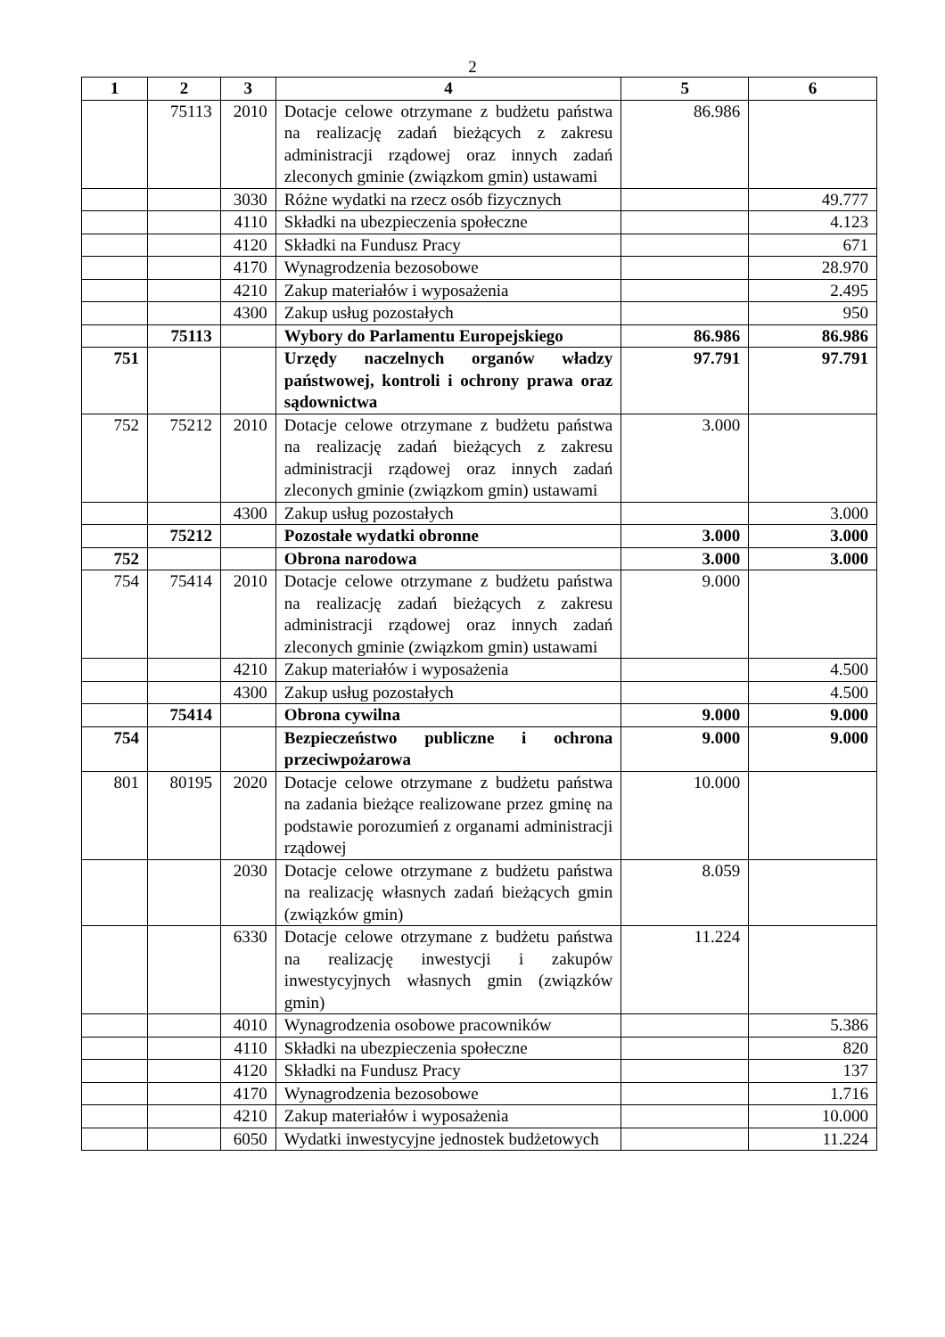2
| 1 | 2 | 3 | 4 | 5 | 6 |
| --- | --- | --- | --- | --- | --- |
| | 75113 | 2010 | Dotacje celowe otrzymane z budżetu państwa na realizację zadań bieżących z zakresu administracji rządowej oraz innych zadań zleconych gminie (związkom gmin) ustawami | 86.986 | |
| | | 3030 | Różne wydatki na rzecz osób fizycznych | | 49.777 |
| | | 4110 | Składki na ubezpieczenia społeczne | | 4.123 |
| | | 4120 | Składki na Fundusz Pracy | | 671 |
| | | 4170 | Wynagrodzenia bezosobowe | | 28.970 |
| | | 4210 | Zakup materiałów i wyposażenia | | 2.495 |
| | | 4300 | Zakup usług pozostałych | | 950 |
| | 75113 | | Wybory do Parlamentu Europejskiego | 86.986 | 86.986 |
| 751 | | | Urzędy naczelnych organów władzy państwowej, kontroli i ochrony prawa oraz sądownictwa | 97.791 | 97.791 |
| 752 | 75212 | 2010 | Dotacje celowe otrzymane z budżetu państwa na realizację zadań bieżących z zakresu administracji rządowej oraz innych zadań zleconych gminie (związkom gmin) ustawami | 3.000 | |
| | | 4300 | Zakup usług pozostałych | | 3.000 |
| | 75212 | | Pozostałe wydatki obronne | 3.000 | 3.000 |
| 752 | | | Obrona narodowa | 3.000 | 3.000 |
| 754 | 75414 | 2010 | Dotacje celowe otrzymane z budżetu państwa na realizację zadań bieżących z zakresu administracji rządowej oraz innych zadań zleconych gminie (związkom gmin) ustawami | 9.000 | |
| | | 4210 | Zakup materiałów i wyposażenia | | 4.500 |
| | | 4300 | Zakup usług pozostałych | | 4.500 |
| | 75414 | | Obrona cywilna | 9.000 | 9.000 |
| 754 | | | Bezpieczeństwo publiczne i ochrona przeciwpożarowa | 9.000 | 9.000 |
| 801 | 80195 | 2020 | Dotacje celowe otrzymane z budżetu państwa na zadania bieżące realizowane przez gminę na podstawie porozumień z organami administracji rządowej | 10.000 | |
| | | 2030 | Dotacje celowe otrzymane z budżetu państwa na realizację własnych zadań bieżących gmin (związków gmin) | 8.059 | |
| | | 6330 | Dotacje celowe otrzymane z budżetu państwa na realizację inwestycji i zakupów inwestycyjnych własnych gmin (związków gmin) | 11.224 | |
| | | 4010 | Wynagrodzenia osobowe pracowników | | 5.386 |
| | | 4110 | Składki na ubezpieczenia społeczne | | 820 |
| | | 4120 | Składki na Fundusz Pracy | | 137 |
| | | 4170 | Wynagrodzenia bezosobowe | | 1.716 |
| | | 4210 | Zakup materiałów i wyposażenia | | 10.000 |
| | | 6050 | Wydatki inwestycyjne jednostek budżetowych | | 11.224 |